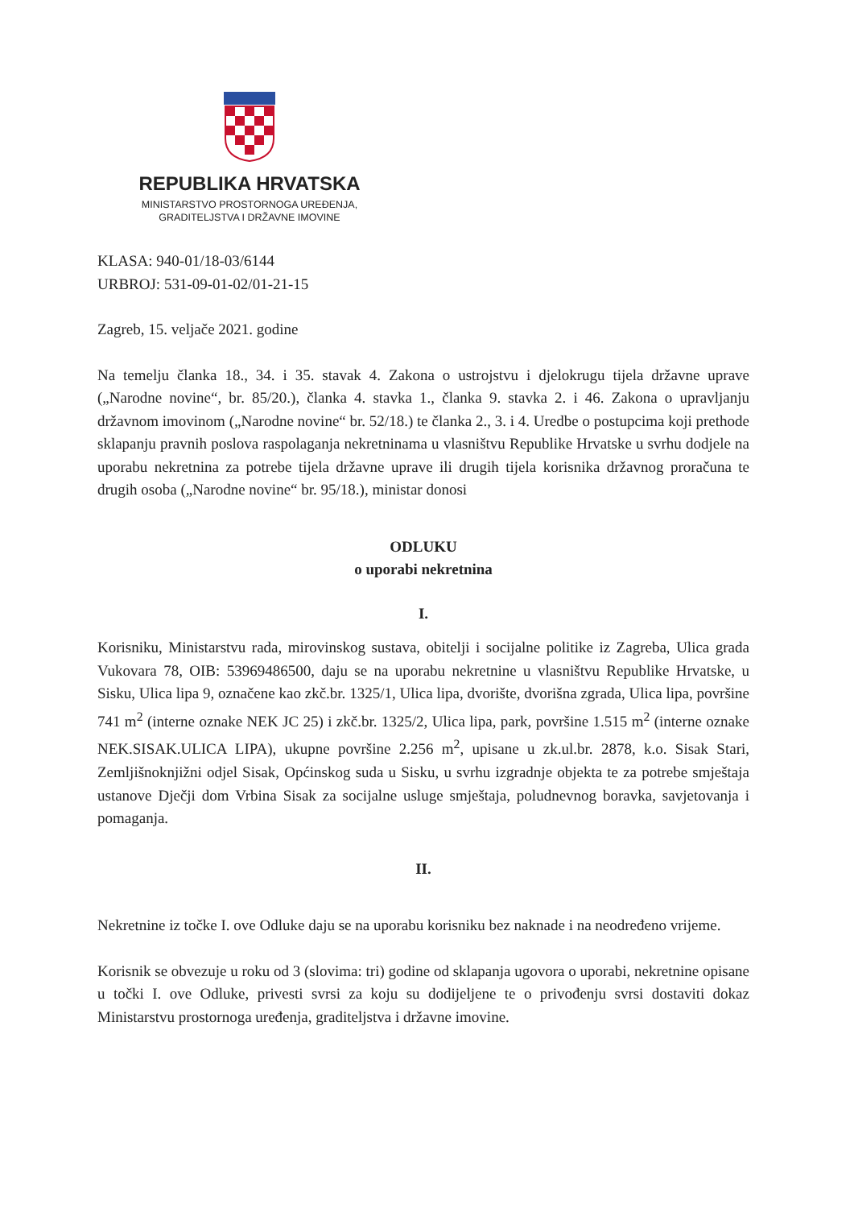REPUBLIKA HRVATSKA
MINISTARSTVO PROSTORNOGA UREĐENJA,
GRADITELJSTVA I DRŽAVNE IMOVINE
KLASA: 940-01/18-03/6144
URBROJ: 531-09-01-02/01-21-15
Zagreb, 15. veljače 2021. godine
Na temelju članka 18., 34. i 35. stavak 4. Zakona o ustrojstvu i djelokrugu tijela državne uprave („Narodne novine“, br. 85/20.), članka 4. stavka 1., članka 9. stavka 2. i 46. Zakona o upravljanju državnom imovinom („Narodne novine“ br. 52/18.) te članka 2., 3. i 4. Uredbe o postupcima koji prethode sklapanju pravnih poslova raspolaganja nekretninama u vlasništvu Republike Hrvatske u svrhu dodjele na uporabu nekretnina za potrebe tijela državne uprave ili drugih tijela korisnika državnog proračuna te drugih osoba („Narodne novine“ br. 95/18.), ministar donosi
ODLUKU
o uporabi nekretnina
I.
Korisniku, Ministarstvu rada, mirovinskog sustava, obitelji i socijalne politike iz Zagreba, Ulica grada Vukovara 78, OIB: 53969486500, daju se na uporabu nekretnine u vlasništvu Republike Hrvatske, u Sisku, Ulica lipa 9, označene kao zkč.br. 1325/1, Ulica lipa, dvorište, dvorišna zgrada, Ulica lipa, površine 741 m<sup>2</sup> (interne oznake NEK JC 25) i zkč.br. 1325/2, Ulica lipa, park, površine 1.515 m<sup>2</sup> (interne oznake NEK.SISAK.ULICA LIPA), ukupne površine 2.256 m<sup>2</sup>, upisane u zk.ul.br. 2878, k.o. Sisak Stari, Zemljišnoknjižni odjel Sisak, Općinskog suda u Sisku, u svrhu izgradnje objekta te za potrebe smještaja ustanove Dječji dom Vrbina Sisak za socijalne usluge smještaja, poludnevnog boravka, savjetovanja i pomaganja.
II.
Nekretnine iz točke I. ove Odluke daju se na uporabu korisniku bez naknade i na neodređeno vrijeme.
Korisnik se obvezuje u roku od 3 (slovima: tri) godine od sklapanja ugovora o uporabi, nekretnine opisane u točki I. ove Odluke, privesti svrsi za koju su dodijeljene te o privođenju svrsi dostaviti dokaz Ministarstvu prostornoga uređenja, graditeljstva i državne imovine.